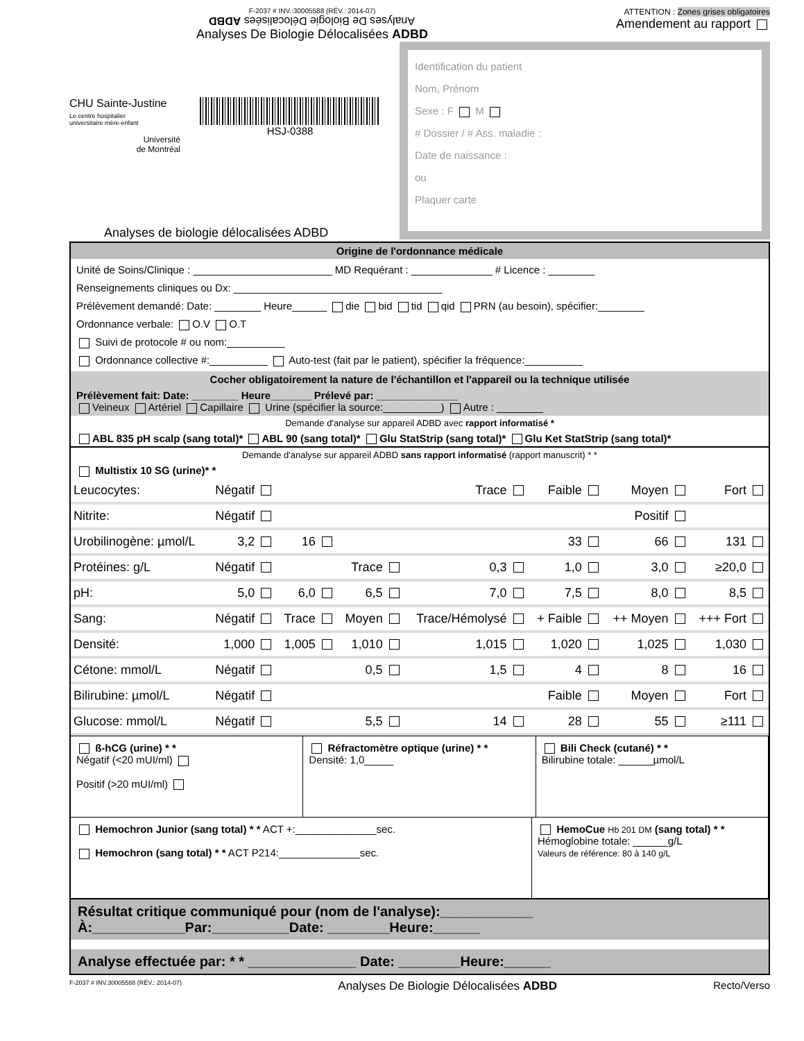F-2037 # INV.:30005588 (RÉV.: 2014-07)
Analyses De Biologie Délocalisées ADBD
Analyses De Biologie Délocalisées ADBD
ATTENTION : Zones grises obligatoires
Amendement au rapport
CHU Sainte-Justine
Le centre hospitalier
universitaire mère-enfant
Université
de Montréal
HSJ-0388
Identification du patient
Nom, Prénom
Sexe : F M
# Dossier / # Ass. maladie :
Date de naissance :
ou
Plaquer carte
Analyses de biologie délocalisées ADBD
Origine de l'ordonnance médicale
Unité de Soins/Clinique : ________________________ MD Requérant : ______________ # Licence : ________
Renseignements cliniques ou Dx: ____________________________________
Prélèvement demandé: Date: ________ Heure______ die bid tid qid PRN (au besoin), spécifier:________
Ordonnance verbale: O.V O.T
Suivi de protocole # ou nom:__________
Ordonnance collective #:__________ Auto-test (fait par le patient), spécifier la fréquence:__________
Cocher obligatoirement la nature de l'échantillon et l'appareil ou la technique utilisée
Prélèvement fait: Date: ________ Heure_______ Prélevé par: ______________
Veineux Artériel Capillaire Urine (spécifier la source:__________) Autre : ________
Demande d'analyse sur appareil ADBD avec rapport informatisé *
ABL 835 pH scalp (sang total)* ABL 90 (sang total)* Glu StatStrip (sang total)* Glu Ket StatStrip (sang total)*
Demande d'analyse sur appareil ADBD sans rapport informatisé (rapport manuscrit) * *
Multistix 10 SG (urine)* *
| Leucocytes: | Négatif | | | Trace | Faible | Moyen | Fort |
| Nitrite: | Négatif | | | | | Positif | |
| Urobilinogène: µmol/L | 3,2 | 16 | | | 33 | 66 | 131 |
| Protéines: g/L | Négatif | | Trace | 0,3 | 1,0 | 3,0 | ≥20,0 |
| pH: | 5,0 | 6,0 | 6,5 | 7,0 | 7,5 | 8,0 | 8,5 |
| Sang: | Négatif | Trace | Moyen | Trace/Hémolysé | + Faible | ++ Moyen | +++ Fort |
| Densité: | 1,000 | 1,005 | 1,010 | 1,015 | 1,020 | 1,025 | 1,030 |
| Cétone: mmol/L | Négatif | | 0,5 | 1,5 | 4 | 8 | 16 |
| Bilirubine: µmol/L | Négatif | | | | Faible | Moyen | Fort |
| Glucose: mmol/L | Négatif | | 5,5 | 14 | 28 | 55 | ≥111 |
ß-hCG (urine) * *
Négatif (<20 mUI/ml)
Positif (>20 mUI/ml)
Réfractomètre optique (urine) * *
Densité: 1,0_____
Bili Check (cutané) * *
Bilirubine totale: ______µmol/L
Hemochron Junior (sang total) * * ACT +:______________sec.
Hemochron (sang total) * * ACT P214:______________sec.
HemoCue Hb 201 DM (sang total) * *
Hémoglobine totale: ______g/L
Valeurs de référence: 80 à 140 g/L
Résultat critique communiqué pour (nom de l'analyse):____________
À:____________Par:__________Date: ________Heure:______
Analyse effectuée par: * * ______________ Date: ________Heure:______
F-2037 # INV.30005588 (RÉV.: 2014-07) Analyses De Biologie Délocalisées ADBD Recto/Verso